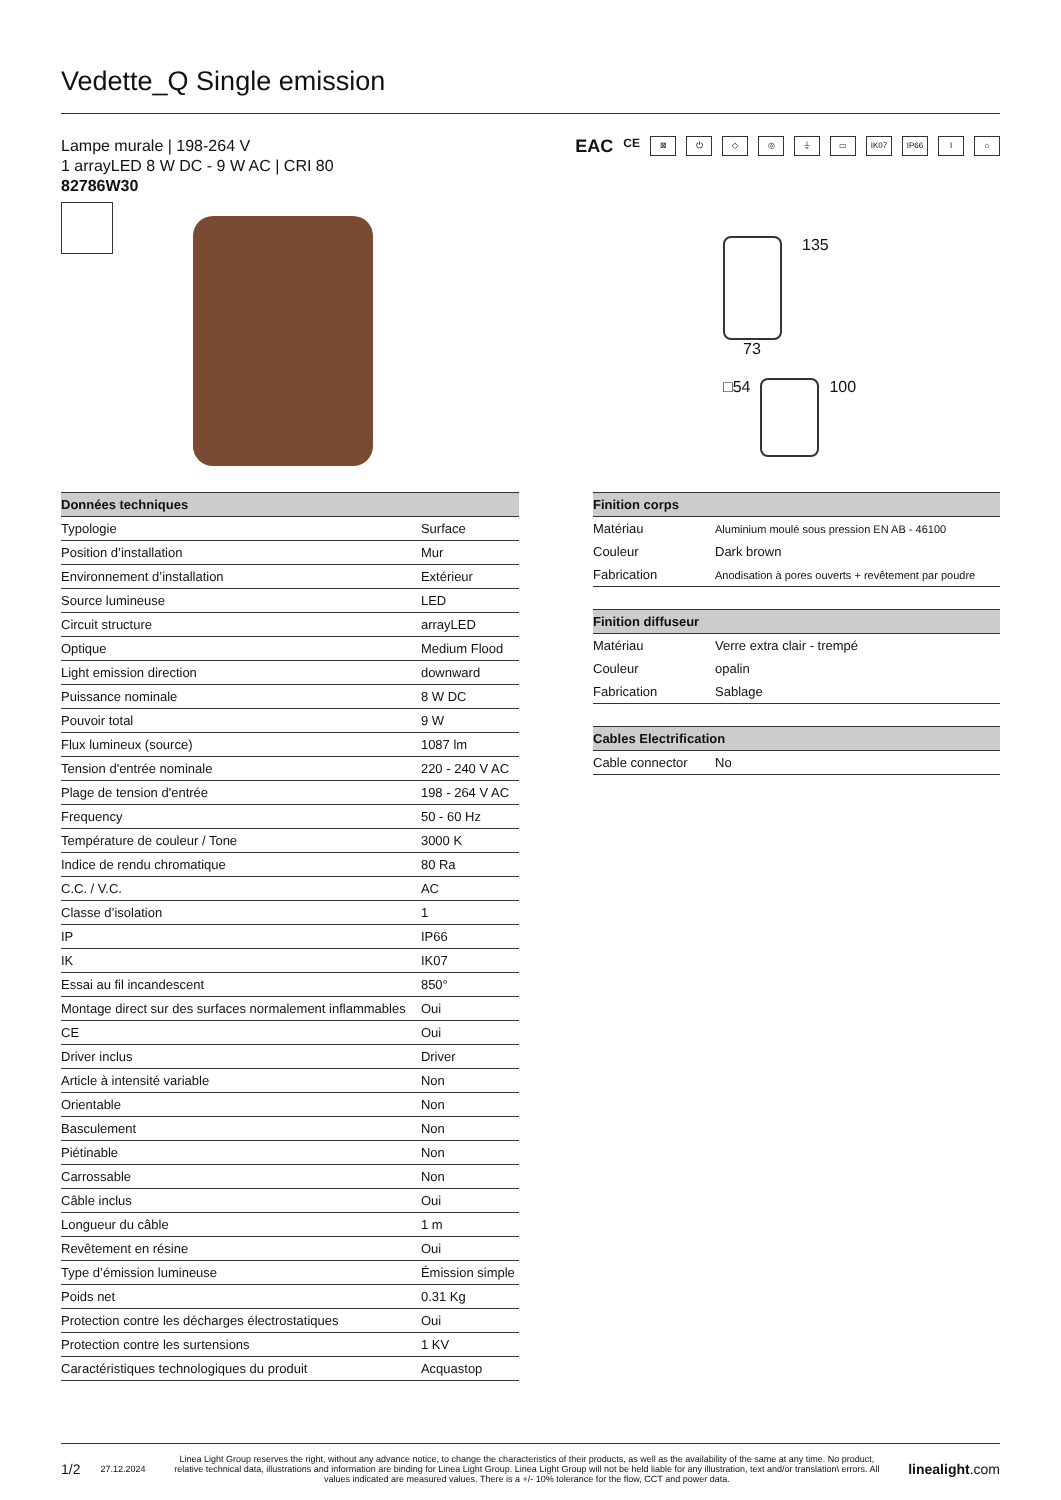Vedette_Q Single emission
Lampe murale | 198-264 V
1 arrayLED 8 W DC - 9 W AC | CRI 80
82786W30
EAC CE ⊠ ⏻ ◇ ◎ ⏚ ▭ IK07 IP66 I ⌂
135
73
□54 100
| Données techniques | |
| --- | --- |
| Typologie | Surface |
| Position d’installation | Mur |
| Environnement d’installation | Extérieur |
| Source lumineuse | LED |
| Circuit structure | arrayLED |
| Optique | Medium Flood |
| Light emission direction | downward |
| Puissance nominale | 8 W DC |
| Pouvoir total | 9 W |
| Flux lumineux (source) | 1087 lm |
| Tension d'entrée nominale | 220 - 240 V AC |
| Plage de tension d'entrée | 198 - 264 V AC |
| Frequency | 50 - 60 Hz |
| Température de couleur / Tone | 3000 K |
| Indice de rendu chromatique | 80 Ra |
| C.C. / V.C. | AC |
| Classe d’isolation | 1 |
| IP | IP66 |
| IK | IK07 |
| Essai au fil incandescent | 850° |
| Montage direct sur des surfaces normalement inflammables | Oui |
| CE | Oui |
| Driver inclus | Driver |
| Article à intensité variable | Non |
| Orientable | Non |
| Basculement | Non |
| Piétinable | Non |
| Carrossable | Non |
| Câble inclus | Oui |
| Longueur du câble | 1 m |
| Revêtement en résine | Oui |
| Type d’émission lumineuse | Émission simple |
| Poids net | 0.31 Kg |
| Protection contre les décharges électrostatiques | Oui |
| Protection contre les surtensions | 1 KV |
| Caractéristiques technologiques du produit | Acquastop |
| Finition corps | |
| --- | --- |
| Matériau | Aluminium moulé sous pression EN AB - 46100 |
| Couleur | Dark brown |
| Fabrication | Anodisation à pores ouverts + revêtement par poudre |
| Finition diffuseur | |
| --- | --- |
| Matériau | Verre extra clair - trempé |
| Couleur | opalin |
| Fabrication | Sablage |
| Cables Electrification | |
| --- | --- |
| Cable connector | No |
1/2 27.12.2024 Linea Light Group reserves the right, without any advance notice, to change the characteristics of their products, as well as the availability of the same at any time. No product, relative technical data, illustrations and information are binding for Linea Light Group. Linea Light Group will not be held liable for any illustration, text and/or translation\ errors. All values indicated are measured values. There is a +/- 10% tolerance for the flow, CCT and power data. linealight.com